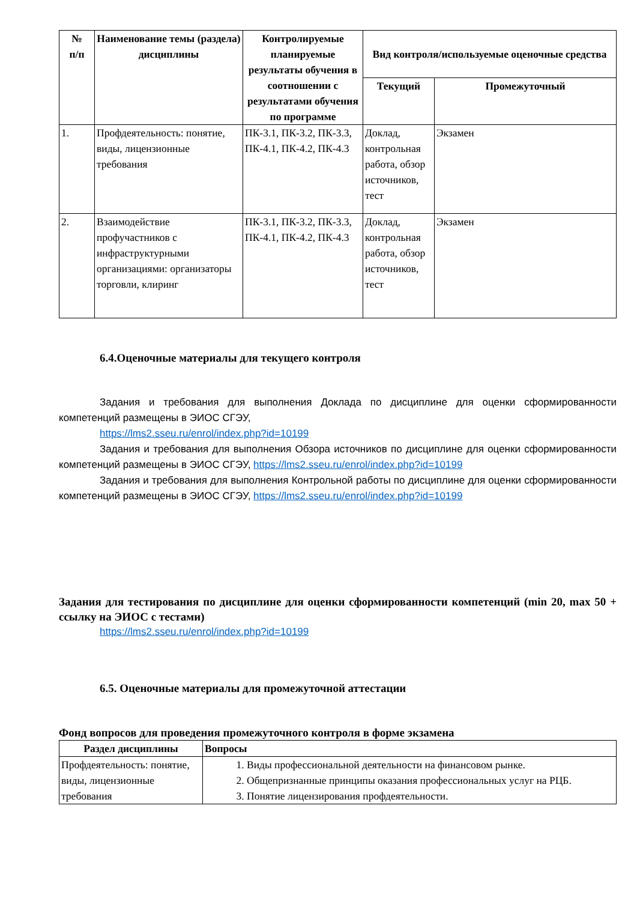| № п/п | Наименование темы (раздела) дисциплины | Контролируемые планируемые результаты обучения в соотношении с результатами обучения по программе | Вид контроля/используемые оценочные средства | |
| --- | --- | --- | --- | --- |
| | | | Текущий | Промежуточный |
| 1. | Профдеятельность: понятие, виды, лицензионные требования | ПК-3.1, ПК-3.2, ПК-3.3, ПК-4.1, ПК-4.2, ПК-4.3 | Доклад, контрольная работа, обзор источников, тест | Экзамен |
| 2. | Взаимодействие профучастников с инфраструктурными организациями: организаторы торговли, клиринг | ПК-3.1, ПК-3.2, ПК-3.3, ПК-4.1, ПК-4.2, ПК-4.3 | Доклад, контрольная работа, обзор источников, тест | Экзамен |
6.4.Оценочные материалы для текущего контроля
Задания и требования для выполнения Доклада по дисциплине для оценки сформированности компетенций размещены в ЭИОС СГЭУ,
https://lms2.sseu.ru/enrol/index.php?id=10199
Задания и требования для выполнения Обзора источников по дисциплине для оценки сформированности компетенций размещены в ЭИОС СГЭУ, https://lms2.sseu.ru/enrol/index.php?id=10199
Задания и требования для выполнения Контрольной работы по дисциплине для оценки сформированности компетенций размещены в ЭИОС СГЭУ, https://lms2.sseu.ru/enrol/index.php?id=10199
Задания для тестирования по дисциплине для оценки сформированности компетенций (min 20, max 50 + ссылку на ЭИОС с тестами)
https://lms2.sseu.ru/enrol/index.php?id=10199
6.5. Оценочные материалы для промежуточной аттестации
Фонд вопросов для проведения промежуточного контроля в форме экзамена
| Раздел дисциплины | Вопросы |
| --- | --- |
| Профдеятельность: понятие, виды, лицензионные требования | 1. Виды профессиональной деятельности на финансовом рынке. 2. Общепризнанные принципы оказания профессиональных услуг на РЦБ. 3. Понятие лицензирования профдеятельности. |